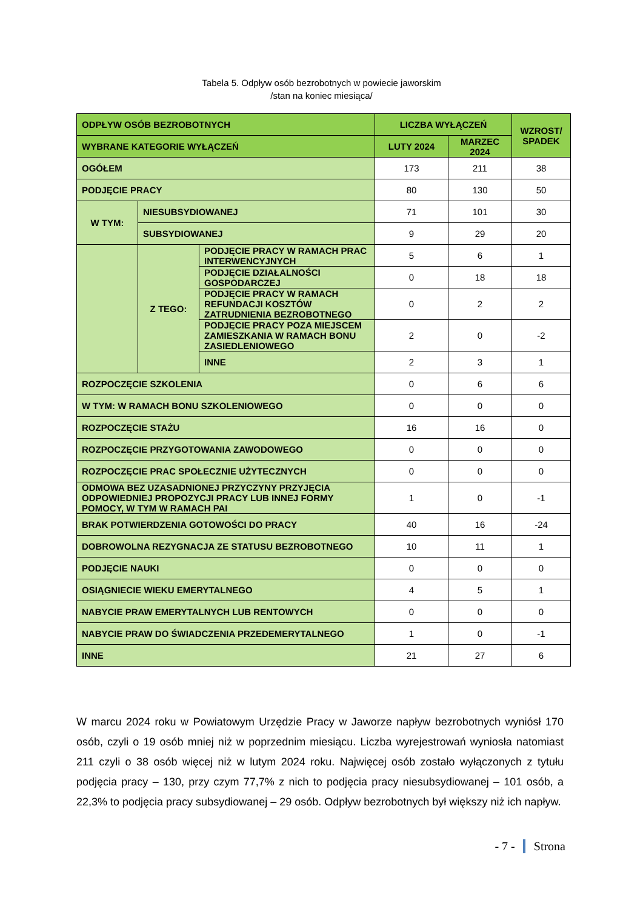Tabela 5. Odpływ osób bezrobotnych w powiecie jaworskim
/stan na koniec miesiąca/
| ODPŁYW OSÓB BEZROBOTNYCH | | | LICZBA WYŁĄCZEŃ | | WZROST/ SPADEK |
| --- | --- | --- | --- | --- | --- |
| WYBRANE KATEGORIE WYŁĄCZEŃ | | | LUTY 2024 | MARZEC 2024 | |
| OGÓŁEM | | | 173 | 211 | 38 |
| PODJĘCIE PRACY | | | 80 | 130 | 50 |
| W TYM: | NIESUBSYDIOWANEJ | | 71 | 101 | 30 |
| | SUBSYDIOWANEJ | | 9 | 29 | 20 |
| | Z TEGO: | PODJĘCIE PRACY W RAMACH PRAC INTERWENCYJNYCH | 5 | 6 | 1 |
| | | PODJĘCIE DZIAŁALNOŚCI GOSPODARCZEJ | 0 | 18 | 18 |
| | | PODJĘCIE PRACY W RAMACH REFUNDACJI KOSZTÓW ZATRUDNIENIA BEZROBOTNEGO | 0 | 2 | 2 |
| | | PODJĘCIE PRACY POZA MIEJSCEM ZAMIESZKANIA W RAMACH BONU ZASIEDLENIOWEGO | 2 | 0 | -2 |
| | | INNE | 2 | 3 | 1 |
| ROZPOCZĘCIE SZKOLENIA | | | 0 | 6 | 6 |
| W TYM: W RAMACH BONU SZKOLENIOWEGO | | | 0 | 0 | 0 |
| ROZPOCZĘCIE STAŻU | | | 16 | 16 | 0 |
| ROZPOCZĘCIE PRZYGOTOWANIA ZAWODOWEGO | | | 0 | 0 | 0 |
| ROZPOCZĘCIE PRAC SPOŁECZNIE UŻYTECZNYCH | | | 0 | 0 | 0 |
| ODMOWA BEZ UZASADNIONEJ PRZYCZYNY PRZYJĘCIA ODPOWIEDNIEJ PROPOZYCJI PRACY LUB INNEJ FORMY POMOCY, W TYM W RAMACH PAI | | | 1 | 0 | -1 |
| BRAK POTWIERDZENIA GOTOWOŚCI DO PRACY | | | 40 | 16 | -24 |
| DOBROWOLNA REZYGNACJA ZE STATUSU BEZROBOTNEGO | | | 10 | 11 | 1 |
| PODJĘCIE NAUKI | | | 0 | 0 | 0 |
| OSIĄGNIECIE WIEKU EMERYTALNEGO | | | 4 | 5 | 1 |
| NABYCIE PRAW EMERYTALNYCH LUB RENTOWYCH | | | 0 | 0 | 0 |
| NABYCIE PRAW DO ŚWIADCZENIA PRZEDEMERYTALNEGO | | | 1 | 0 | -1 |
| INNE | | | 21 | 27 | 6 |
W marcu 2024 roku w Powiatowym Urzędzie Pracy w Jaworze napływ bezrobotnych wyniósł 170 osób, czyli o 19 osób mniej niż w poprzednim miesiącu. Liczba wyrejestrowań wyniosła natomiast 211 czyli o 38 osób więcej niż w lutym 2024 roku. Najwięcej osób zostało wyłączonych z tytułu podjęcia pracy – 130, przy czym 77,7% z nich to podjęcia pracy niesubsydiowanej – 101 osób, a 22,3% to podjęcia pracy subsydiowanej – 29 osób. Odpływ bezrobotnych był większy niż ich napływ.
- 7 - Strona